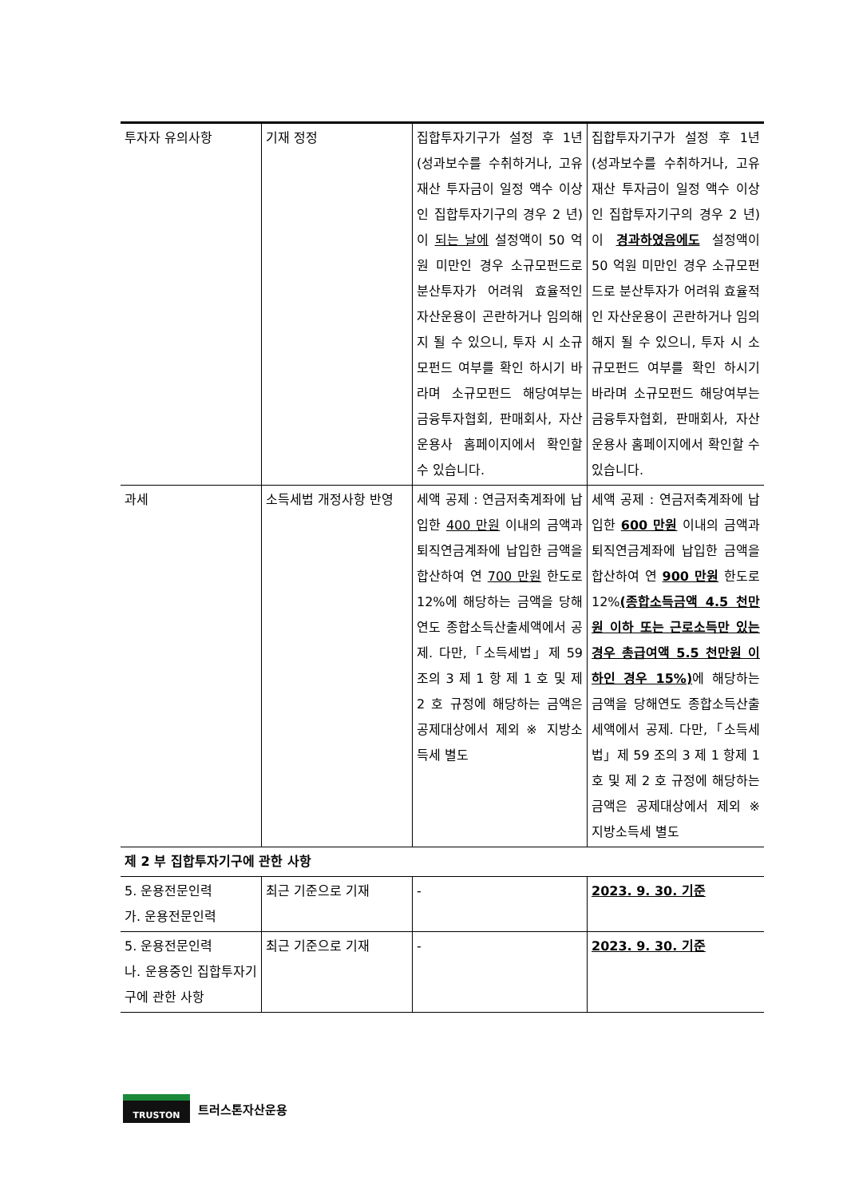| 투자자 유의사항 | 기재 정정 | 집합투자기구가 설정 후 1년(성과보수를 수취하거나, 고유재산 투자금이 일정 액수 이상인 집합투자기구의 경우 2 년)이 되는 날에 설정액이 50 억원 미만인 경우 소규모펀드로 분산투자가 어려워 효율적인 자산운용이 곤란하거나 임의해지 될 수 있으니, 투자 시 소규모펀드 여부를 확인 하시기 바라며 소규모펀드 해당여부는 금융투자협회, 판매회사, 자산운용사 홈페이지에서 확인할 수 있습니다. | 집합투자기구가 설정 후 1년(성과보수를 수취하거나, 고유재산 투자금이 일정 액수 이상인 집합투자기구의 경우 2 년)이 경과하였음에도 설정액이 50 억원 미만인 경우 소규모펀드로 분산투자가 어려워 효율적인 자산운용이 곤란하거나 임의해지 될 수 있으니, 투자 시 소규모펀드 여부를 확인 하시기 바라며 소규모펀드 해당여부는 금융투자협회, 판매회사, 자산운용사 홈페이지에서 확인할 수 있습니다. |
| 과세 | 소득세법 개정사항 반영 | 세액 공제 : 연금저축계좌에 납입한 400 만원 이내의 금액과 퇴직연금계좌에 납입한 금액을 합산하여 연 700 만원 한도로 12%에 해당하는 금액을 당해연도 종합소득산출세액에서 공제. 다만,「소득세법」제 59 조의 3 제 1 항 제 1 호 및 제 2 호 규정에 해당하는 금액은 공제대상에서 제외 ※ 지방소득세 별도 | 세액 공제 : 연금저축계좌에 납입한 600 만원 이내의 금액과 퇴직연금계좌에 납입한 금액을 합산하여 연 900 만원 한도로 12% (종합소득금액 4.5 천만원 이하 또는 근로소득만 있는 경우 총급여액 5.5 천만원 이하인 경우 15%) 에 해당하는 금액을 당해연도 종합소득산출세액에서 공제. 다만,「소득세법」제 59 조의 3 제 1 항제 1 호 및 제 2 호 규정에 해당하는 금액은 공제대상에서 제외 ※ 지방소득세 별도 |
| 제 2 부 집합투자기구에 관한 사항 | | | |
| 5. 운용전문인력 가. 운용전문인력 | 최근 기준으로 기재 | - | 2023. 9. 30. 기준 |
| 5. 운용전문인력 나. 운용중인 집합투자기구에 관한 사항 | 최근 기준으로 기재 | - | 2023. 9. 30. 기준 |
TRUSTON
트러스톤자산운용